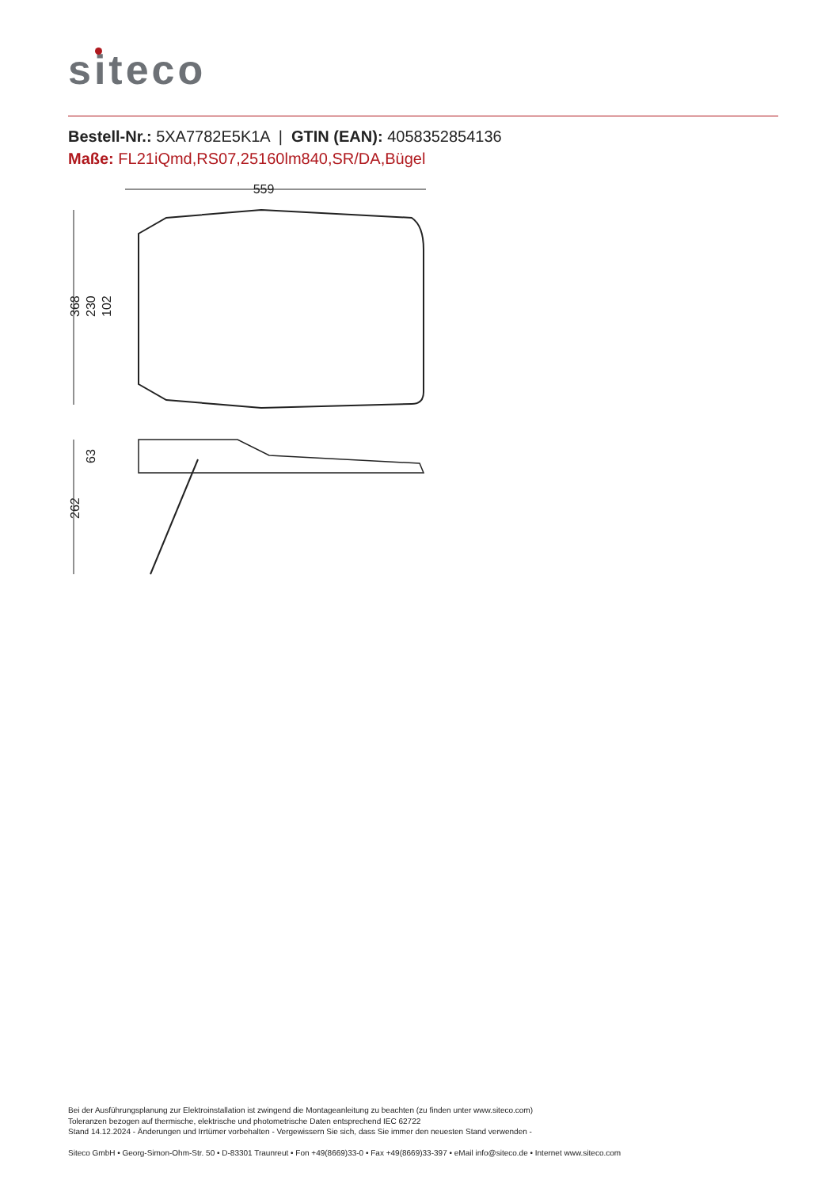siteco
Bestell-Nr.: 5XA7782E5K1A | GTIN (EAN): 4058352854136
Maße: FL21iQmd,RS07,25160lm840,SR/DA,Bügel
559
368
230
102
262
63
Bei der Ausführungsplanung zur Elektroinstallation ist zwingend die Montageanleitung zu beachten (zu finden unter www.siteco.com)
Toleranzen bezogen auf thermische, elektrische und photometrische Daten entsprechend IEC 62722
Stand 14.12.2024 - Änderungen und Irrtümer vorbehalten - Vergewissern Sie sich, dass Sie immer den neuesten Stand verwenden -
Siteco GmbH • Georg-Simon-Ohm-Str. 50 • D-83301 Traunreut • Fon +49(8669)33-0 • Fax +49(8669)33-397 • eMail info@siteco.de • Internet www.siteco.com